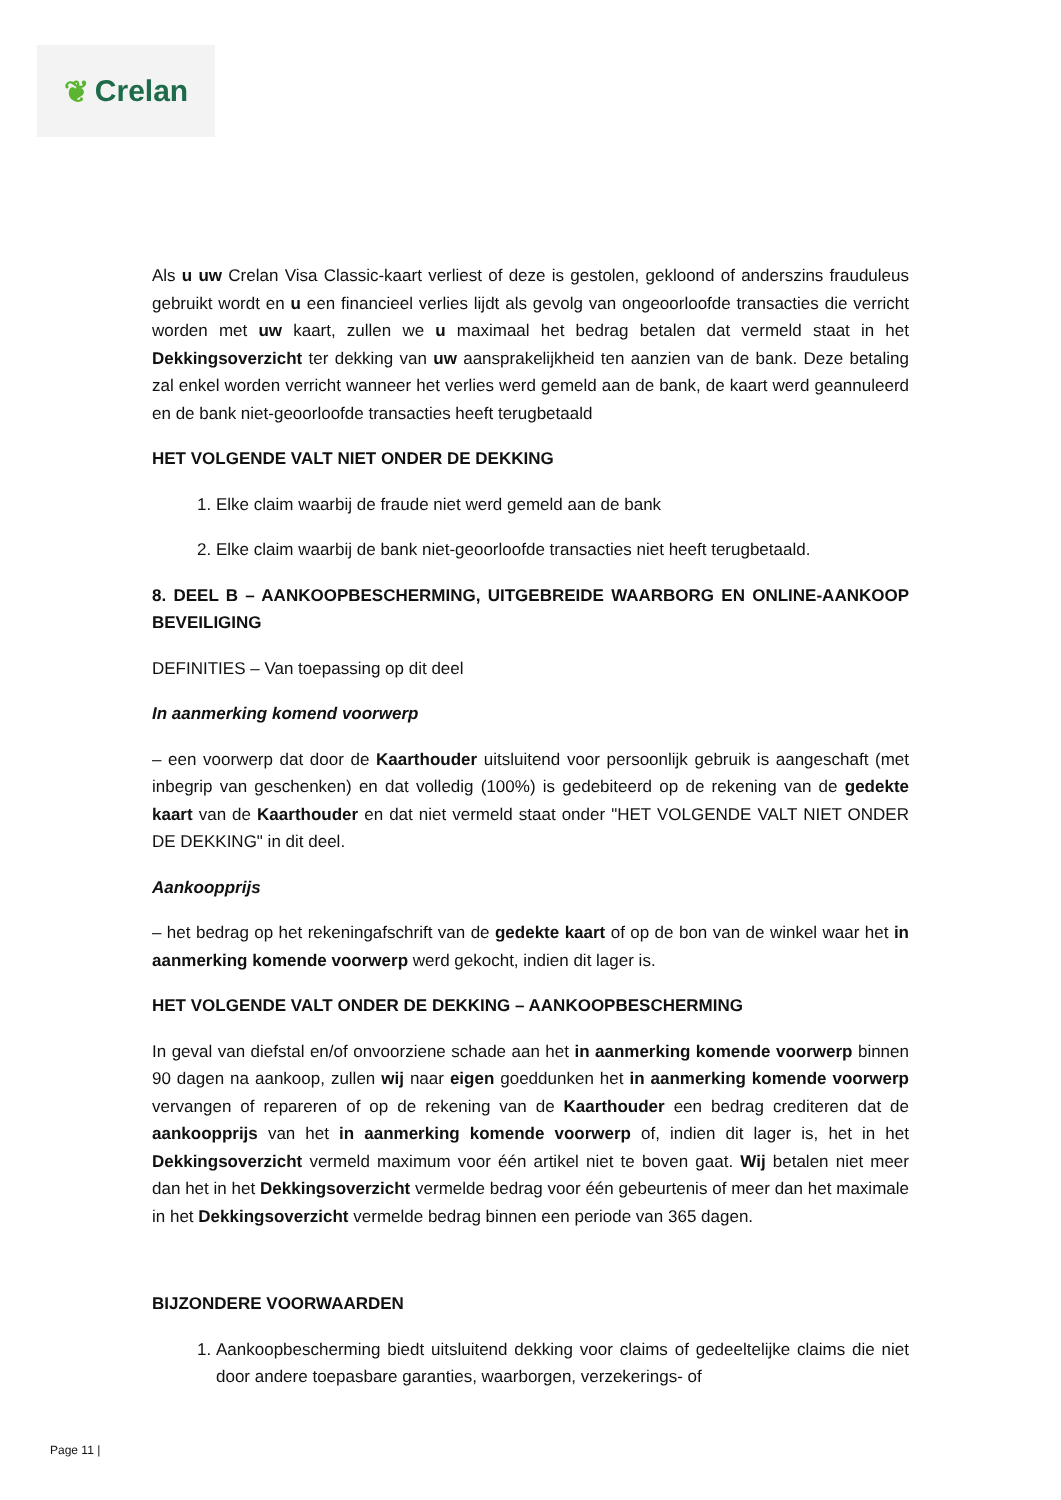❦ Crelan
Als u uw Crelan Visa Classic-kaart verliest of deze is gestolen, gekloond of anderszins frauduleus gebruikt wordt en u een financieel verlies lijdt als gevolg van ongeoorloofde transacties die verricht worden met uw kaart, zullen we u maximaal het bedrag betalen dat vermeld staat in het Dekkingsoverzicht ter dekking van uw aansprakelijkheid ten aanzien van de bank. Deze betaling zal enkel worden verricht wanneer het verlies werd gemeld aan de bank, de kaart werd geannuleerd en de bank niet-geoorloofde transacties heeft terugbetaald
HET VOLGENDE VALT NIET ONDER DE DEKKING
1. Elke claim waarbij de fraude niet werd gemeld aan de bank
2. Elke claim waarbij de bank niet-geoorloofde transacties niet heeft terugbetaald.
8. DEEL B – AANKOOPBESCHERMING, UITGEBREIDE WAARBORG EN ONLINE-AANKOOP BEVEILIGING
DEFINITIES – Van toepassing op dit deel
In aanmerking komend voorwerp
– een voorwerp dat door de Kaarthouder uitsluitend voor persoonlijk gebruik is aangeschaft (met inbegrip van geschenken) en dat volledig (100%) is gedebiteerd op de rekening van de gedekte kaart van de Kaarthouder en dat niet vermeld staat onder "HET VOLGENDE VALT NIET ONDER DE DEKKING" in dit deel.
Aankoopprijs
– het bedrag op het rekeningafschrift van de gedekte kaart of op de bon van de winkel waar het in aanmerking komende voorwerp werd gekocht, indien dit lager is.
HET VOLGENDE VALT ONDER DE DEKKING – AANKOOPBESCHERMING
In geval van diefstal en/of onvoorziene schade aan het in aanmerking komende voorwerp binnen 90 dagen na aankoop, zullen wij naar eigen goeddunken het in aanmerking komende voorwerp vervangen of repareren of op de rekening van de Kaarthouder een bedrag crediteren dat de aankoopprijs van het in aanmerking komende voorwerp of, indien dit lager is, het in het Dekkingsoverzicht vermeld maximum voor één artikel niet te boven gaat. Wij betalen niet meer dan het in het Dekkingsoverzicht vermelde bedrag voor één gebeurtenis of meer dan het maximale in het Dekkingsoverzicht vermelde bedrag binnen een periode van 365 dagen.
BIJZONDERE VOORWAARDEN
1. Aankoopbescherming biedt uitsluitend dekking voor claims of gedeeltelijke claims die niet door andere toepasbare garanties, waarborgen, verzekerings- of
Page 11 |